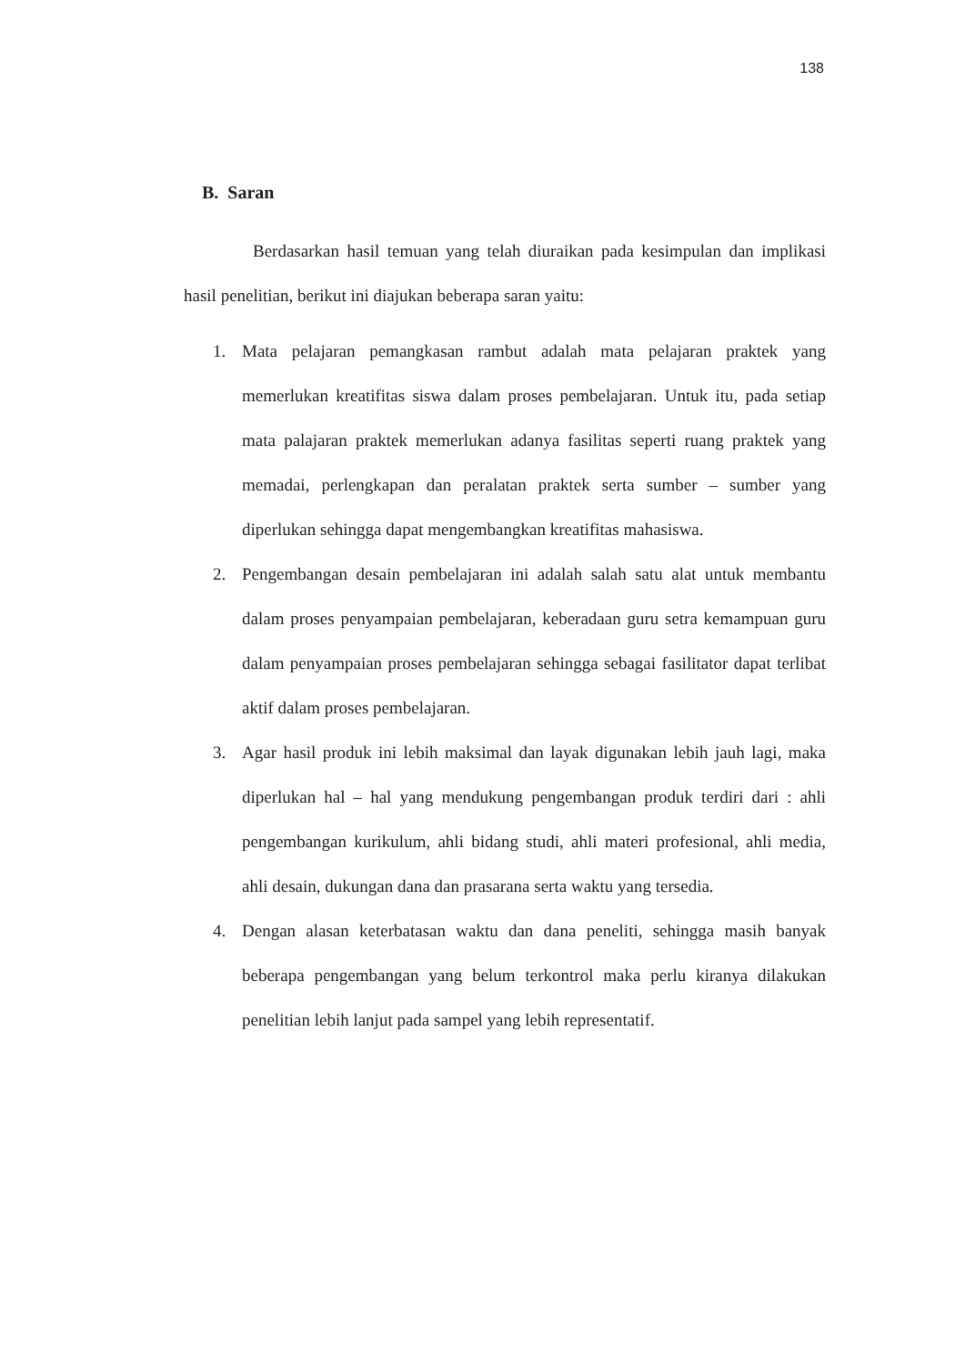138
B. Saran
Berdasarkan hasil temuan yang telah diuraikan pada kesimpulan dan implikasi hasil penelitian, berikut ini diajukan beberapa saran yaitu:
1. Mata pelajaran pemangkasan rambut adalah mata pelajaran praktek yang memerlukan kreatifitas siswa dalam proses pembelajaran. Untuk itu, pada setiap mata palajaran praktek memerlukan adanya fasilitas seperti ruang praktek yang memadai, perlengkapan dan peralatan praktek serta sumber – sumber yang diperlukan sehingga dapat mengembangkan kreatifitas mahasiswa.
2. Pengembangan desain pembelajaran ini adalah salah satu alat untuk membantu dalam proses penyampaian pembelajaran, keberadaan guru setra kemampuan guru dalam penyampaian proses pembelajaran sehingga sebagai fasilitator dapat terlibat aktif dalam proses pembelajaran.
3. Agar hasil produk ini lebih maksimal dan layak digunakan lebih jauh lagi, maka diperlukan hal – hal yang mendukung pengembangan produk terdiri dari : ahli pengembangan kurikulum, ahli bidang studi, ahli materi profesional, ahli media, ahli desain, dukungan dana dan prasarana serta waktu yang tersedia.
4. Dengan alasan keterbatasan waktu dan dana peneliti, sehingga masih banyak beberapa pengembangan yang belum terkontrol maka perlu kiranya dilakukan penelitian lebih lanjut pada sampel yang lebih representatif.